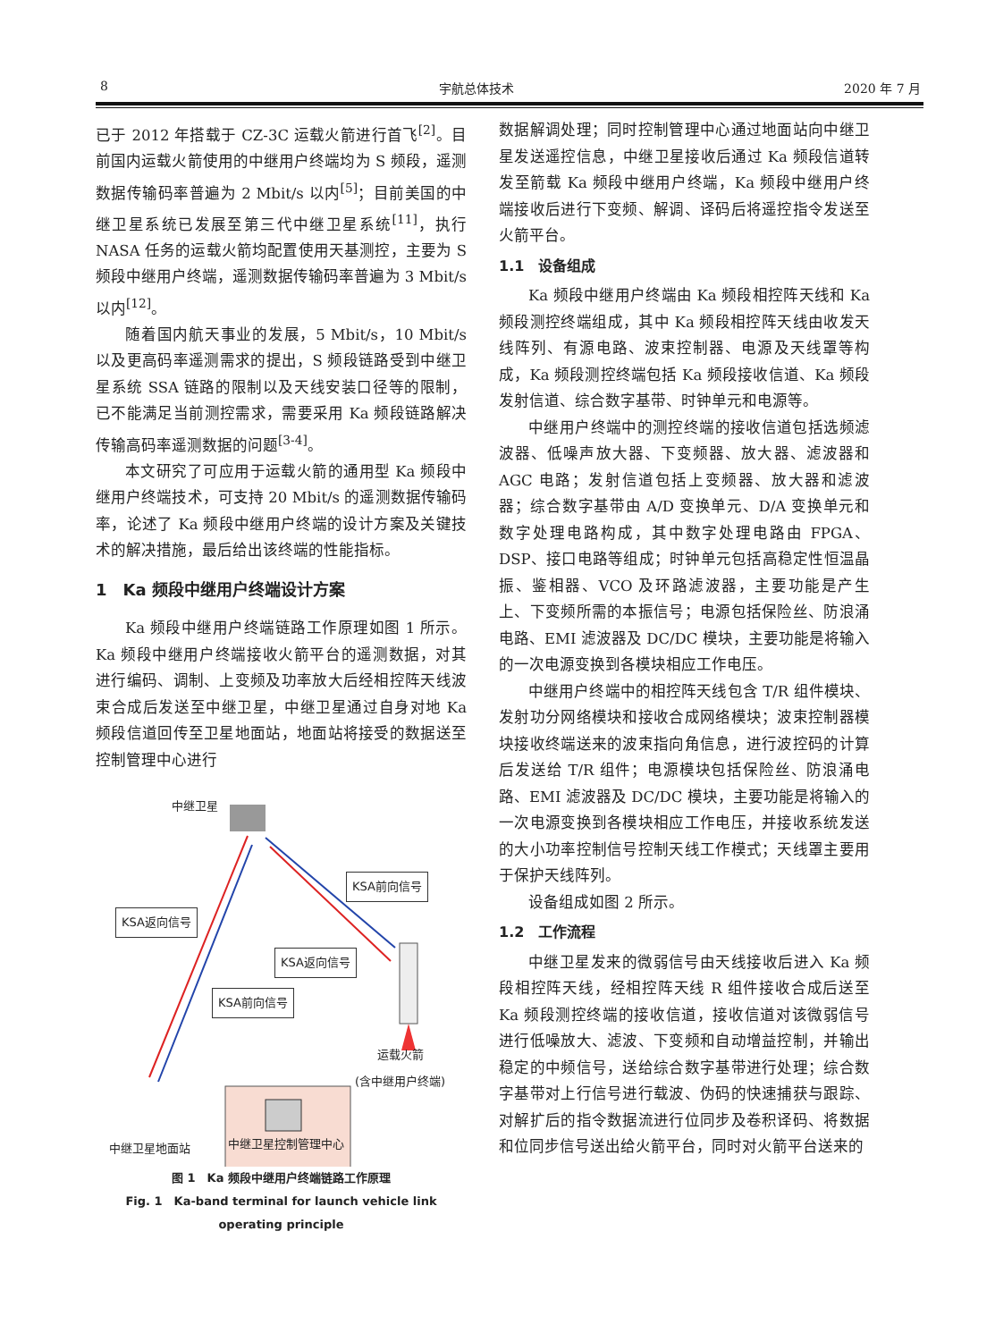8 宇航总体技术 2020 年 7 月
已于 2012 年搭载于 CZ-3C 运载火箭进行首飞<sup>[2]</sup>。目前国内运载火箭使用的中继用户终端均为 S 频段，遥测数据传输码率普遍为 2 Mbit/s 以内<sup>[5]</sup>；目前美国的中继卫星系统已发展至第三代中继卫星系统<sup>[11]</sup>，执行 NASA 任务的运载火箭均配置使用天基测控，主要为 S 频段中继用户终端，遥测数据传输码率普遍为 3 Mbit/s 以内<sup>[12]</sup>。
随着国内航天事业的发展，5 Mbit/s，10 Mbit/s以及更高码率遥测需求的提出，S 频段链路受到中继卫星系统 SSA 链路的限制以及天线安装口径等的限制，已不能满足当前测控需求，需要采用 Ka 频段链路解决传输高码率遥测数据的问题<sup>[3-4]</sup>。
本文研究了可应用于运载火箭的通用型 Ka 频段中继用户终端技术，可支持 20 Mbit/s 的遥测数据传输码率，论述了 Ka 频段中继用户终端的设计方案及关键技术的解决措施，最后给出该终端的性能指标。
1　Ka 频段中继用户终端设计方案
Ka 频段中继用户终端链路工作原理如图 1 所示。Ka 频段中继用户终端接收火箭平台的遥测数据，对其进行编码、调制、上变频及功率放大后经相控阵天线波束合成后发送至中继卫星，中继卫星通过自身对地 Ka 频段信道回传至卫星地面站，地面站将接受的数据送至控制管理中心进行
中继卫星
KSA前向信号
KSA返向信号
KSA返向信号
KSA前向信号
运载火箭
(含中继用户终端)
中继卫星地面站 中继卫星控制管理中心
图 1　Ka 频段中继用户终端链路工作原理
Fig. 1　Ka-band terminal for launch vehicle link operating principle
数据解调处理；同时控制管理中心通过地面站向中继卫星发送遥控信息，中继卫星接收后通过 Ka 频段信道转发至箭载 Ka 频段中继用户终端，Ka 频段中继用户终端接收后进行下变频、解调、译码后将遥控指令发送至火箭平台。
1.1　设备组成
Ka 频段中继用户终端由 Ka 频段相控阵天线和 Ka 频段测控终端组成，其中 Ka 频段相控阵天线由收发天线阵列、有源电路、波束控制器、电源及天线罩等构成，Ka 频段测控终端包括 Ka 频段接收信道、Ka 频段发射信道、综合数字基带、时钟单元和电源等。
中继用户终端中的测控终端的接收信道包括选频滤波器、低噪声放大器、下变频器、放大器、滤波器和 AGC 电路；发射信道包括上变频器、放大器和滤波器；综合数字基带由 A/D 变换单元、D/A 变换单元和数字处理电路构成，其中数字处理电路由 FPGA、DSP、接口电路等组成；时钟单元包括高稳定性恒温晶振、鉴相器、VCO 及环路滤波器，主要功能是产生上、下变频所需的本振信号；电源包括保险丝、防浪涌电路、EMI 滤波器及 DC/DC 模块，主要功能是将输入的一次电源变换到各模块相应工作电压。
中继用户终端中的相控阵天线包含 T/R 组件模块、发射功分网络模块和接收合成网络模块；波束控制器模块接收终端送来的波束指向角信息，进行波控码的计算后发送给 T/R 组件；电源模块包括保险丝、防浪涌电路、EMI 滤波器及 DC/DC 模块，主要功能是将输入的一次电源变换到各模块相应工作电压，并接收系统发送的大小功率控制信号控制天线工作模式；天线罩主要用于保护天线阵列。
设备组成如图 2 所示。
1.2　工作流程
中继卫星发来的微弱信号由天线接收后进入 Ka 频段相控阵天线，经相控阵天线 R 组件接收合成后送至 Ka 频段测控终端的接收信道，接收信道对该微弱信号进行低噪放大、滤波、下变频和自动增益控制，并输出稳定的中频信号，送给综合数字基带进行处理；综合数字基带对上行信号进行载波、伪码的快速捕获与跟踪、对解扩后的指令数据流进行位同步及卷积译码、将数据和位同步信号送出给火箭平台，同时对火箭平台送来的